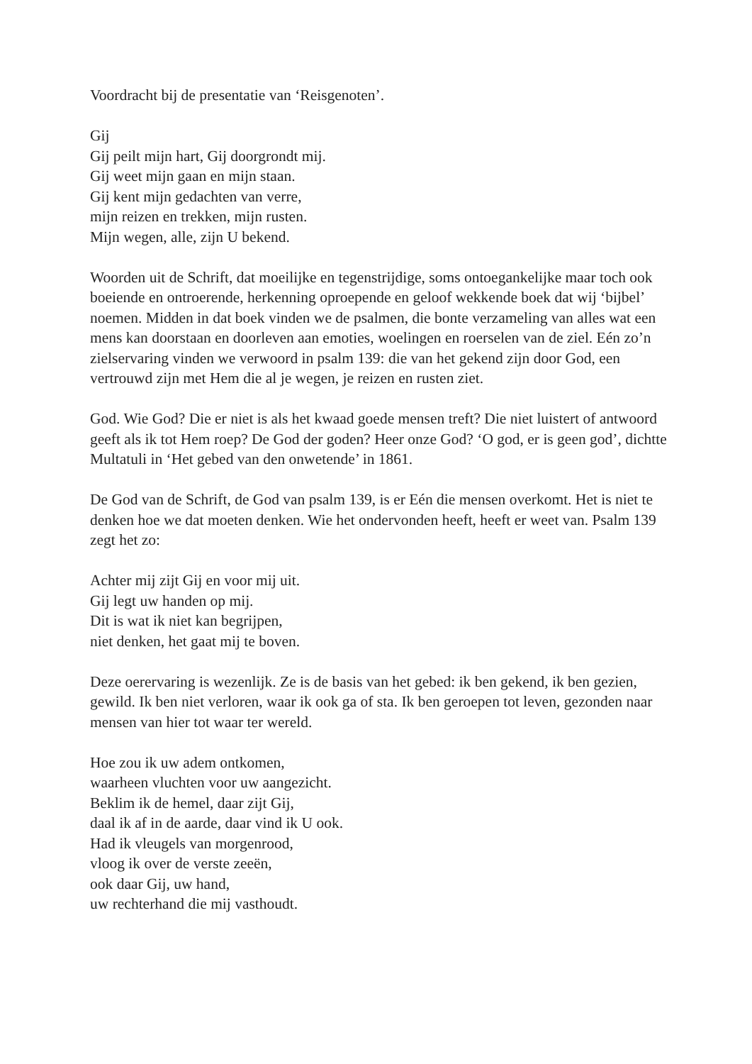Voordracht bij de presentatie van ‘Reisgenoten’.
Gij
Gij peilt mijn hart, Gij doorgrondt mij.
Gij weet mijn gaan en mijn staan.
Gij kent mijn gedachten van verre,
mijn reizen en trekken, mijn rusten.
Mijn wegen, alle, zijn U bekend.
Woorden uit de Schrift, dat moeilijke en tegenstrijdige, soms ontoegankelijke maar toch ook boeiende en ontroerende, herkenning oproepende en geloof wekkende boek dat wij ‘bijbel’ noemen. Midden in dat boek vinden we de psalmen, die bonte verzameling van alles wat een mens kan doorstaan en doorleven aan emoties, woelingen en roerselen van de ziel. Eén zo’n zielservaring vinden we verwoord in psalm 139: die van het gekend zijn door God, een vertrouwd zijn met Hem die al je wegen, je reizen en rusten ziet.
God. Wie God? Die er niet is als het kwaad goede mensen treft? Die niet luistert of antwoord geeft als ik tot Hem roep? De God der goden? Heer onze God? ‘O god, er is geen god’, dichtte Multatuli in ‘Het gebed van den onwetende’ in 1861.
De God van de Schrift, de God van psalm 139, is er Eén die mensen overkomt. Het is niet te denken hoe we dat moeten denken. Wie het ondervonden heeft, heeft er weet van. Psalm 139 zegt het zo:
Achter mij zijt Gij en voor mij uit.
Gij legt uw handen op mij.
Dit is wat ik niet kan begrijpen,
niet denken, het gaat mij te boven.
Deze oerervaring is wezenlijk. Ze is de basis van het gebed: ik ben gekend, ik ben gezien, gewild. Ik ben niet verloren, waar ik ook ga of sta. Ik ben geroepen tot leven, gezonden naar mensen van hier tot waar ter wereld.
Hoe zou ik uw adem ontkomen,
waarheen vluchten voor uw aangezicht.
Beklim ik de hemel, daar zijt Gij,
daal ik af in de aarde, daar vind ik U ook.
Had ik vleugels van morgenrood,
vloog ik over de verste zeeën,
ook daar Gij, uw hand,
uw rechterhand die mij vasthoudt.